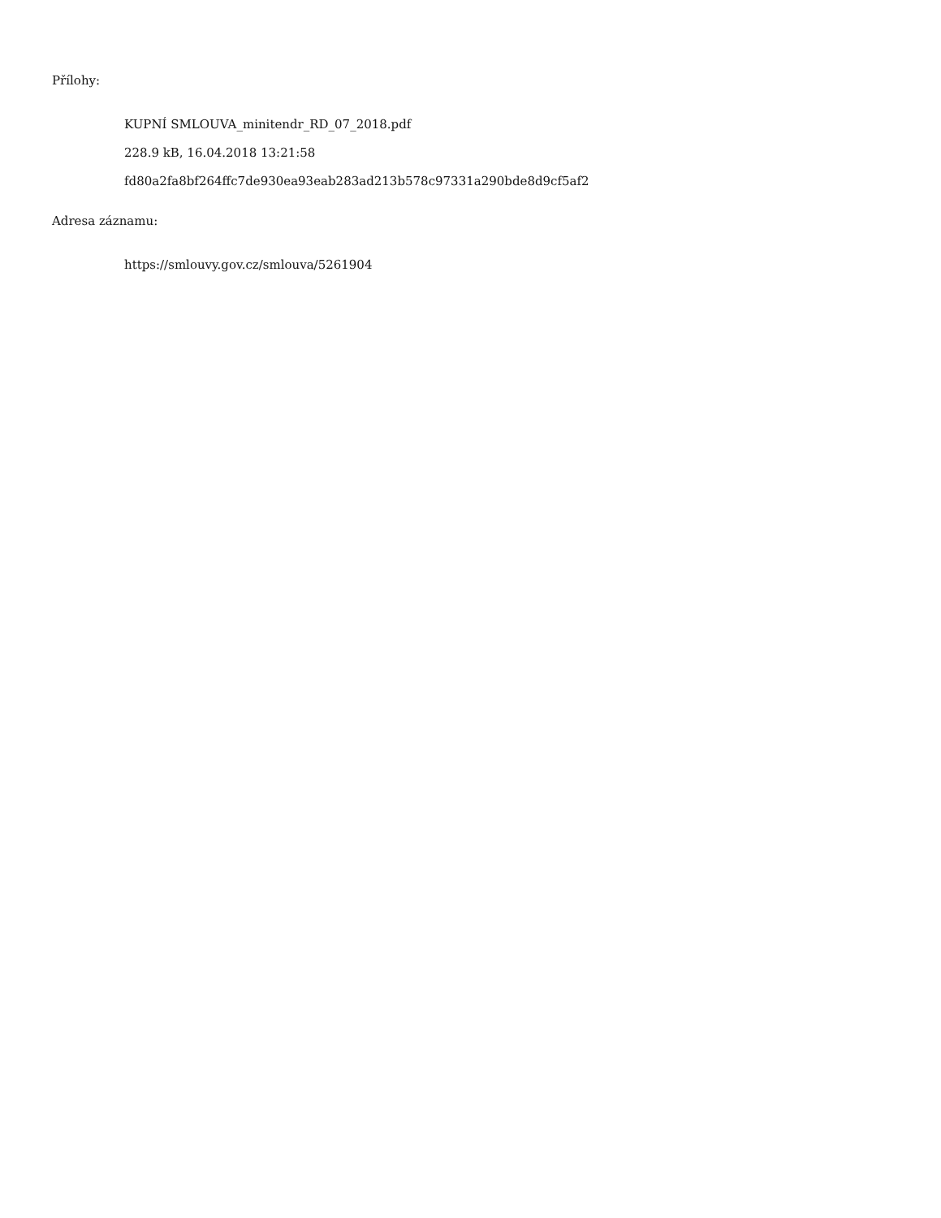Přílohy:
KUPNÍ SMLOUVA_minitendr_RD_07_2018.pdf
228.9 kB, 16.04.2018 13:21:58
fd80a2fa8bf264ffc7de930ea93eab283ad213b578c97331a290bde8d9cf5af2
Adresa záznamu:
https://smlouvy.gov.cz/smlouva/5261904